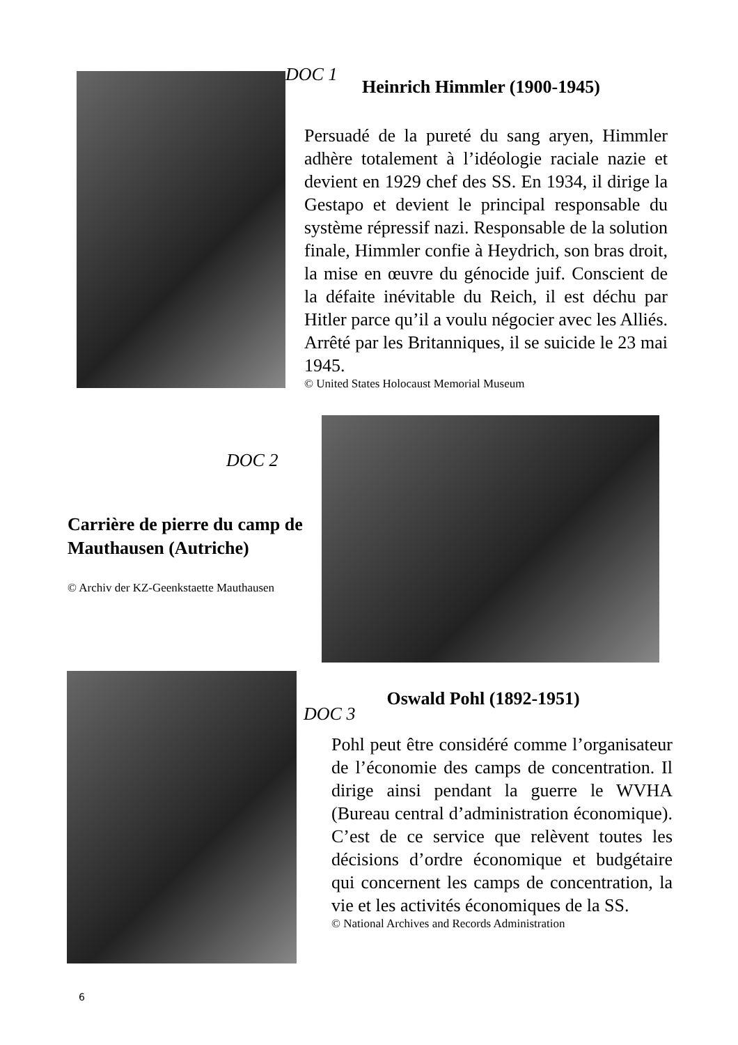DOC 1
Heinrich Himmler (1900-1945)
Persuadé de la pureté du sang aryen, Himmler adhère totalement à l’idéologie raciale nazie et devient en 1929 chef des SS. En 1934, il dirige la Gestapo et devient le principal responsable du système répressif nazi. Responsable de la solution finale, Himmler confie à Heydrich, son bras droit, la mise en œuvre du génocide juif. Conscient de la défaite inévitable du Reich, il est déchu par Hitler parce qu’il a voulu négocier avec les Alliés. Arrêté par les Britanniques, il se suicide le 23 mai 1945.
© United States Holocaust Memorial Museum
DOC 2
Carrière de pierre du camp de Mauthausen (Autriche)
© Archiv der KZ-Geenkstaette Mauthausen
DOC 3
Oswald Pohl (1892-1951)
Pohl peut être considéré comme l’organisateur de l’économie des camps de concentration. Il dirige ainsi pendant la guerre le WVHA (Bureau central d’administration économique). C’est de ce service que relèvent toutes les décisions d’ordre économique et budgétaire qui concernent les camps de concentration, la vie et les activités économiques de la SS.
© National Archives and Records Administration
6